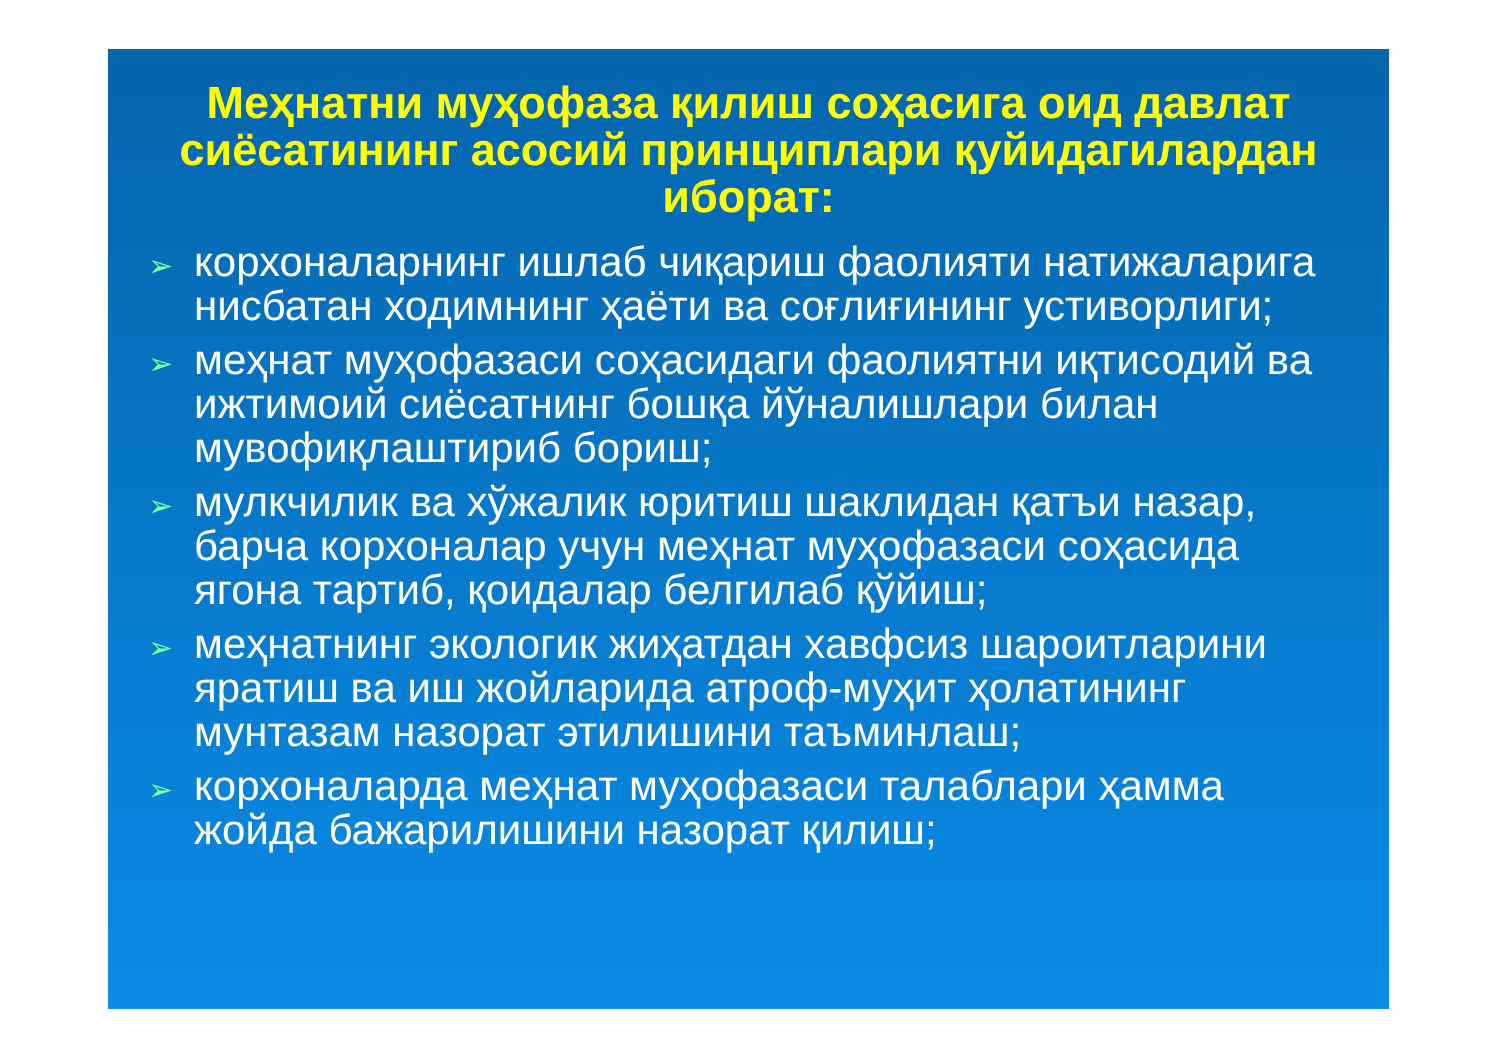Меҳнатни муҳофаза қилиш соҳасига оид давлат сиёсатининг асосий принциплари қуйидагилардан иборат:
➢ корхоналарнинг ишлаб чиқариш фаолияти натижаларига нисбатан ходимнинг ҳаёти ва соғлиғининг устиворлиги;
➢ меҳнат муҳофазаси соҳасидаги фаолиятни иқтисодий ва ижтимоий сиёсатнинг бошқа йўналишлари билан мувофиқлаштириб бориш;
➢ мулкчилик ва хўжалик юритиш шаклидан қатъи назар, барча корхоналар учун меҳнат муҳофазаси соҳасида ягона тартиб, қоидалар белгилаб қўйиш;
➢ меҳнатнинг экологик жиҳатдан хавфсиз шароитларини яратиш ва иш жойларида атроф-муҳит ҳолатининг мунтазам назорат этилишини таъминлаш;
➢ корхоналарда меҳнат муҳофазаси талаблари ҳамма жойда бажарилишини назорат қилиш;